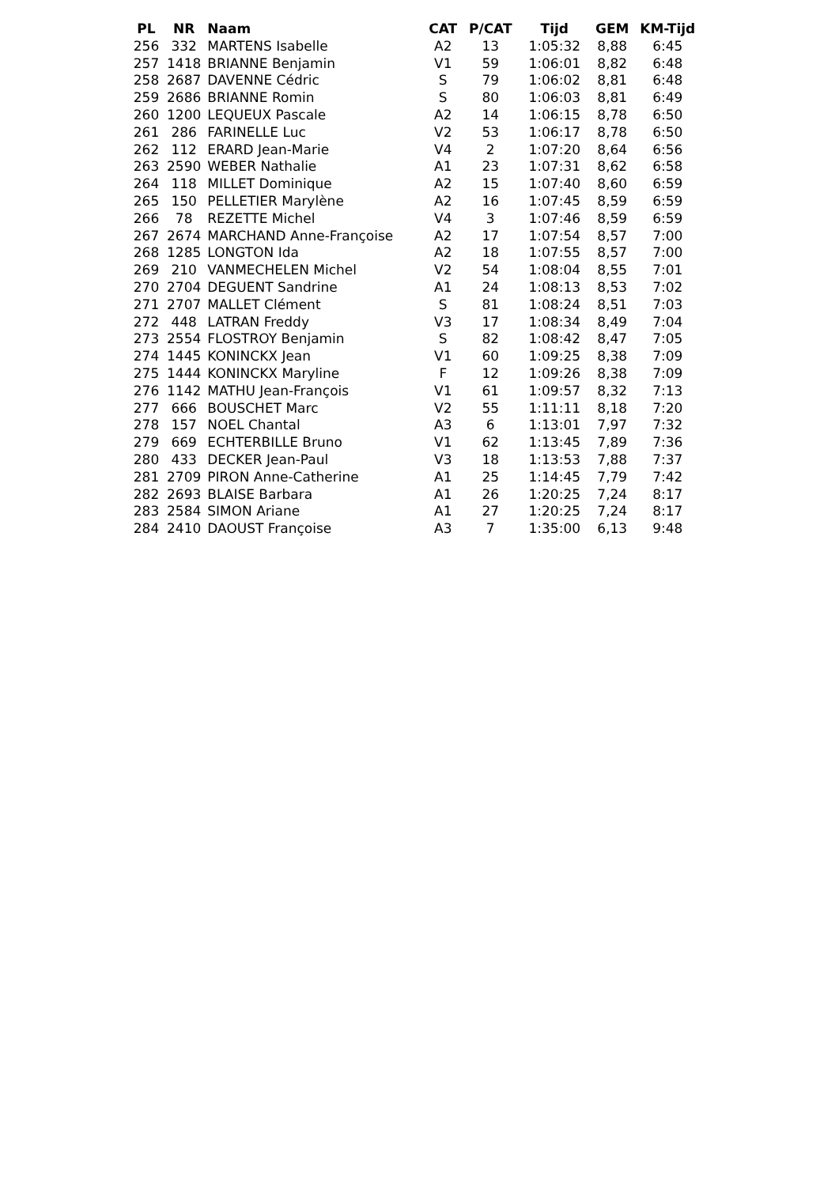| PL | NR | Naam | CAT | P/CAT | Tijd | GEM | KM-Tijd |
| --- | --- | --- | --- | --- | --- | --- | --- |
| 256 | 332 | MARTENS Isabelle | A2 | 13 | 1:05:32 | 8,88 | 6:45 |
| 257 | 1418 | BRIANNE Benjamin | V1 | 59 | 1:06:01 | 8,82 | 6:48 |
| 258 | 2687 | DAVENNE Cédric | S | 79 | 1:06:02 | 8,81 | 6:48 |
| 259 | 2686 | BRIANNE Romin | S | 80 | 1:06:03 | 8,81 | 6:49 |
| 260 | 1200 | LEQUEUX Pascale | A2 | 14 | 1:06:15 | 8,78 | 6:50 |
| 261 | 286 | FARINELLE Luc | V2 | 53 | 1:06:17 | 8,78 | 6:50 |
| 262 | 112 | ERARD Jean-Marie | V4 | 2 | 1:07:20 | 8,64 | 6:56 |
| 263 | 2590 | WEBER Nathalie | A1 | 23 | 1:07:31 | 8,62 | 6:58 |
| 264 | 118 | MILLET Dominique | A2 | 15 | 1:07:40 | 8,60 | 6:59 |
| 265 | 150 | PELLETIER Marylène | A2 | 16 | 1:07:45 | 8,59 | 6:59 |
| 266 | 78 | REZETTE Michel | V4 | 3 | 1:07:46 | 8,59 | 6:59 |
| 267 | 2674 | MARCHAND Anne-Françoise | A2 | 17 | 1:07:54 | 8,57 | 7:00 |
| 268 | 1285 | LONGTON Ida | A2 | 18 | 1:07:55 | 8,57 | 7:00 |
| 269 | 210 | VANMECHELEN Michel | V2 | 54 | 1:08:04 | 8,55 | 7:01 |
| 270 | 2704 | DEGUENT Sandrine | A1 | 24 | 1:08:13 | 8,53 | 7:02 |
| 271 | 2707 | MALLET Clément | S | 81 | 1:08:24 | 8,51 | 7:03 |
| 272 | 448 | LATRAN Freddy | V3 | 17 | 1:08:34 | 8,49 | 7:04 |
| 273 | 2554 | FLOSTROY Benjamin | S | 82 | 1:08:42 | 8,47 | 7:05 |
| 274 | 1445 | KONINCKX Jean | V1 | 60 | 1:09:25 | 8,38 | 7:09 |
| 275 | 1444 | KONINCKX Maryline | F | 12 | 1:09:26 | 8,38 | 7:09 |
| 276 | 1142 | MATHU Jean-François | V1 | 61 | 1:09:57 | 8,32 | 7:13 |
| 277 | 666 | BOUSCHET Marc | V2 | 55 | 1:11:11 | 8,18 | 7:20 |
| 278 | 157 | NOEL Chantal | A3 | 6 | 1:13:01 | 7,97 | 7:32 |
| 279 | 669 | ECHTERBILLE Bruno | V1 | 62 | 1:13:45 | 7,89 | 7:36 |
| 280 | 433 | DECKER Jean-Paul | V3 | 18 | 1:13:53 | 7,88 | 7:37 |
| 281 | 2709 | PIRON Anne-Catherine | A1 | 25 | 1:14:45 | 7,79 | 7:42 |
| 282 | 2693 | BLAISE Barbara | A1 | 26 | 1:20:25 | 7,24 | 8:17 |
| 283 | 2584 | SIMON Ariane | A1 | 27 | 1:20:25 | 7,24 | 8:17 |
| 284 | 2410 | DAOUST Françoise | A3 | 7 | 1:35:00 | 6,13 | 9:48 |